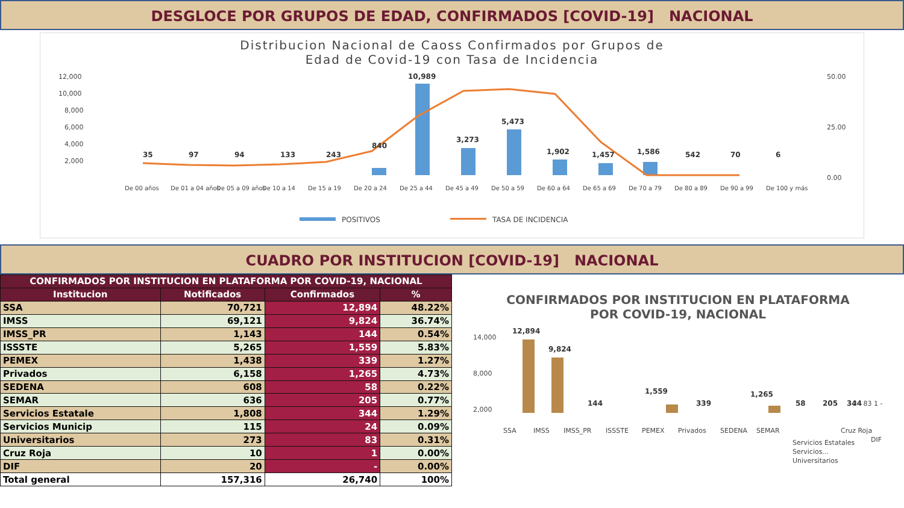DESGLOCE POR GRUPOS DE EDAD, CONFIRMADOS [COVID-19] NACIONAL
Distribucion Nacional de Caoss Confirmados por Grupos de
Edad de Covid-19 con Tasa de Incidencia
12,000
10,000
8,000
6,000
4,000
2,000
50.00
25.00
0.00
35
97
94
133
243
840
10,989
3,273
5,473
1,902
1,457
1,586
542
70
6
De 00 años
De 01 a 04 años
De 05 a 09 años
De 10 a 14
De 15 a 19
De 20 a 24
De 25 a 44
De 45 a 49
De 50 a 59
De 60 a 64
De 65 a 69
De 70 a 79
De 80 a 89
De 90 a 99
De 100 y más
POSITIVOS
TASA DE INCIDENCIA
CUADRO POR INSTITUCION [COVID-19] NACIONAL
| CONFIRMADOS POR INSTITUCION EN PLATAFORMA POR COVID-19, NACIONAL | | | |
| --- | --- | --- | --- |
| Institucion | Notificados | Confirmados | % |
| SSA | 70,721 | 12,894 | 48.22% |
| IMSS | 69,121 | 9,824 | 36.74% |
| IMSS_PR | 1,143 | 144 | 0.54% |
| ISSSTE | 5,265 | 1,559 | 5.83% |
| PEMEX | 1,438 | 339 | 1.27% |
| Privados | 6,158 | 1,265 | 4.73% |
| SEDENA | 608 | 58 | 0.22% |
| SEMAR | 636 | 205 | 0.77% |
| Servicios Estatale | 1,808 | 344 | 1.29% |
| Servicios Municip | 115 | 24 | 0.09% |
| Universitarios | 273 | 83 | 0.31% |
| Cruz Roja | 10 | 1 | 0.00% |
| DIF | 20 | - | 0.00% |
| Total general | 157,316 | 26,740 | 100% |
CONFIRMADOS POR INSTITUCION EN PLATAFORMA
POR COVID-19, NACIONAL
14,000
8,000
2,000
12,894
9,824
144
1,559
339
1,265
58
205
344
SSA
IMSS
IMSS_PR
ISSSTE
PEMEX
Privados
SEDENA
SEMAR
Servicios Estatales
Servicios...
Universitarios
Cruz Roja
DIF
24 83 1 -